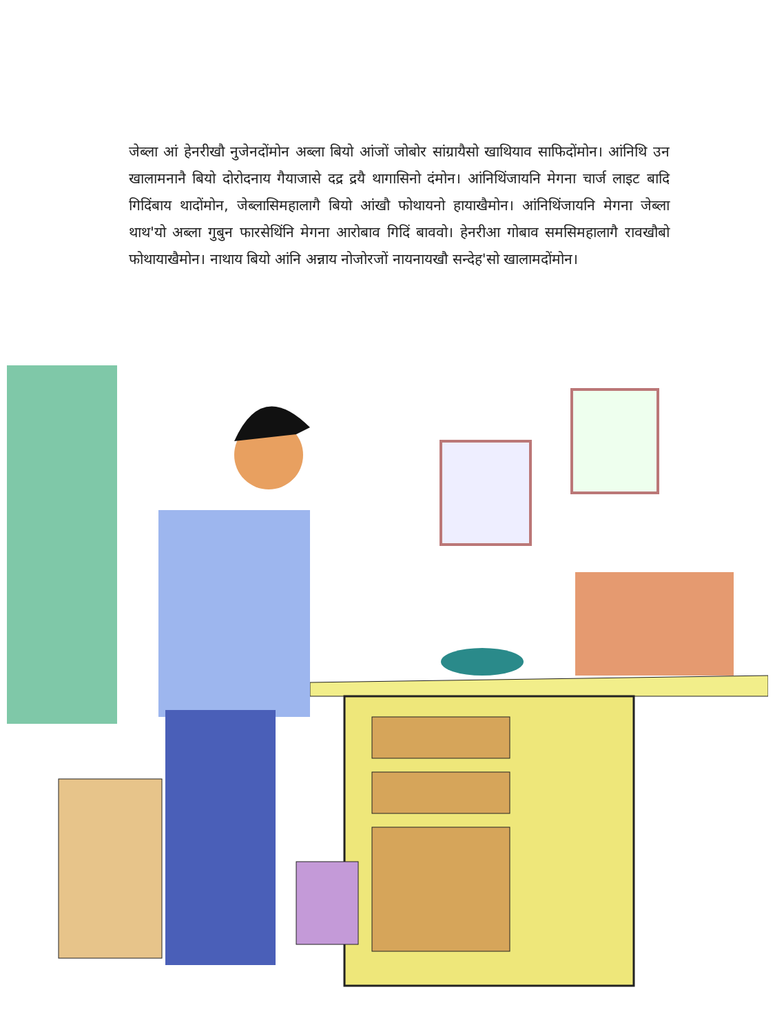जेब्ला आं हेनरीखौ नुजेनदोंमोन अब्ला बियो आंजों जोबोर सांग्रायैसो खाथियाव साफिदोंमोन। आंनिथि उन खालामनानै बियो दोरोदनाय गैयाजासे दद्र द्रयै थागासिनो दंमोन। आंनिथिंजायनि मेगना चार्ज लाइट बादि गिदिंबाय थादोंमोन, जेब्लासिमहालागै बियो आंखौ फोथायनो हायाखैमोन। आंनिथिंजायनि मेगना जेब्ला थाथ'यो अब्ला गुबुन फारसेथिंनि मेगना आरोबाव गिदिं बाववो। हेनरीआ गोबाव समसिमहालागै रावखौबो फोथायाखैमोन। नाथाय बियो आंनि अन्नाय नोजोरजों नायनायखौ सन्देह'सो खालामदोंमोन।